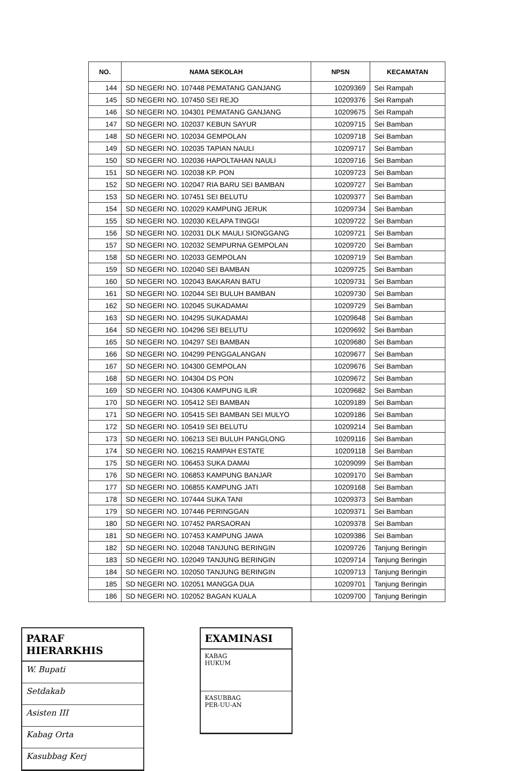| NO. | NAMA SEKOLAH | NPSN | KECAMATAN |
| --- | --- | --- | --- |
| 144 | SD NEGERI NO. 107448 PEMATANG GANJANG | 10209369 | Sei Rampah |
| 145 | SD NEGERI NO. 107450 SEI REJO | 10209376 | Sei Rampah |
| 146 | SD NEGERI NO. 104301 PEMATANG GANJANG | 10209675 | Sei Rampah |
| 147 | SD NEGERI NO. 102037 KEBUN SAYUR | 10209715 | Sei Bamban |
| 148 | SD NEGERI NO. 102034 GEMPOLAN | 10209718 | Sei Bamban |
| 149 | SD NEGERI NO. 102035 TAPIAN NAULI | 10209717 | Sei Bamban |
| 150 | SD NEGERI NO. 102036 HAPOLTAHAN NAULI | 10209716 | Sei Bamban |
| 151 | SD NEGERI NO. 102038 KP. PON | 10209723 | Sei Bamban |
| 152 | SD NEGERI NO. 102047 RIA BARU SEI BAMBAN | 10209727 | Sei Bamban |
| 153 | SD NEGERI NO. 107451 SEI BELUTU | 10209377 | Sei Bamban |
| 154 | SD NEGERI NO. 102029 KAMPUNG JERUK | 10209734 | Sei Bamban |
| 155 | SD NEGERI NO. 102030 KELAPA TINGGI | 10209722 | Sei Bamban |
| 156 | SD NEGERI NO. 102031 DLK MAULI SIONGGANG | 10209721 | Sei Bamban |
| 157 | SD NEGERI NO. 102032 SEMPURNA GEMPOLAN | 10209720 | Sei Bamban |
| 158 | SD NEGERI NO. 102033 GEMPOLAN | 10209719 | Sei Bamban |
| 159 | SD NEGERI NO. 102040 SEI BAMBAN | 10209725 | Sei Bamban |
| 160 | SD NEGERI NO. 102043 BAKARAN BATU | 10209731 | Sei Bamban |
| 161 | SD NEGERI NO. 102044 SEI BULUH BAMBAN | 10209730 | Sei Bamban |
| 162 | SD NEGERI NO. 102045 SUKADAMAI | 10209729 | Sei Bamban |
| 163 | SD NEGERI NO. 104295 SUKADAMAI | 10209648 | Sei Bamban |
| 164 | SD NEGERI NO. 104296 SEI BELUTU | 10209692 | Sei Bamban |
| 165 | SD NEGERI NO. 104297 SEI BAMBAN | 10209680 | Sei Bamban |
| 166 | SD NEGERI NO. 104299 PENGGALANGAN | 10209677 | Sei Bamban |
| 167 | SD NEGERI NO. 104300 GEMPOLAN | 10209676 | Sei Bamban |
| 168 | SD NEGERI NO. 104304 DS PON | 10209672 | Sei Bamban |
| 169 | SD NEGERI NO. 104306 KAMPUNG ILIR | 10209682 | Sei Bamban |
| 170 | SD NEGERI NO. 105412 SEI BAMBAN | 10209189 | Sei Bamban |
| 171 | SD NEGERI NO. 105415 SEI BAMBAN SEI MULYO | 10209186 | Sei Bamban |
| 172 | SD NEGERI NO. 105419 SEI BELUTU | 10209214 | Sei Bamban |
| 173 | SD NEGERI NO. 106213 SEI BULUH PANGLONG | 10209116 | Sei Bamban |
| 174 | SD NEGERI NO. 106215 RAMPAH ESTATE | 10209118 | Sei Bamban |
| 175 | SD NEGERI NO. 106453 SUKA DAMAI | 10209099 | Sei Bamban |
| 176 | SD NEGERI NO. 106853 KAMPUNG BANJAR | 10209170 | Sei Bamban |
| 177 | SD NEGERI NO. 106855 KAMPUNG JATI | 10209168 | Sei Bamban |
| 178 | SD NEGERI NO. 107444 SUKA TANI | 10209373 | Sei Bamban |
| 179 | SD NEGERI NO. 107446 PERINGGAN | 10209371 | Sei Bamban |
| 180 | SD NEGERI NO. 107452 PARSAORAN | 10209378 | Sei Bamban |
| 181 | SD NEGERI NO. 107453 KAMPUNG JAWA | 10209386 | Sei Bamban |
| 182 | SD NEGERI NO. 102048 TANJUNG BERINGIN | 10209726 | Tanjung Beringin |
| 183 | SD NEGERI NO. 102049 TANJUNG BERINGIN | 10209714 | Tanjung Beringin |
| 184 | SD NEGERI NO. 102050 TANJUNG BERINGIN | 10209713 | Tanjung Beringin |
| 185 | SD NEGERI NO. 102051 MANGGA DUA | 10209701 | Tanjung Beringin |
| 186 | SD NEGERI NO. 102052 BAGAN KUALA | 10209700 | Tanjung Beringin |
PARAF HIERARKHIS
W. Bupati
Setdakab
Asisten III
Kabag Orta
Kasubbag Kerj
EXAMINASI
KABAG
HUKUM
KASUBBAG
PER-UU-AN